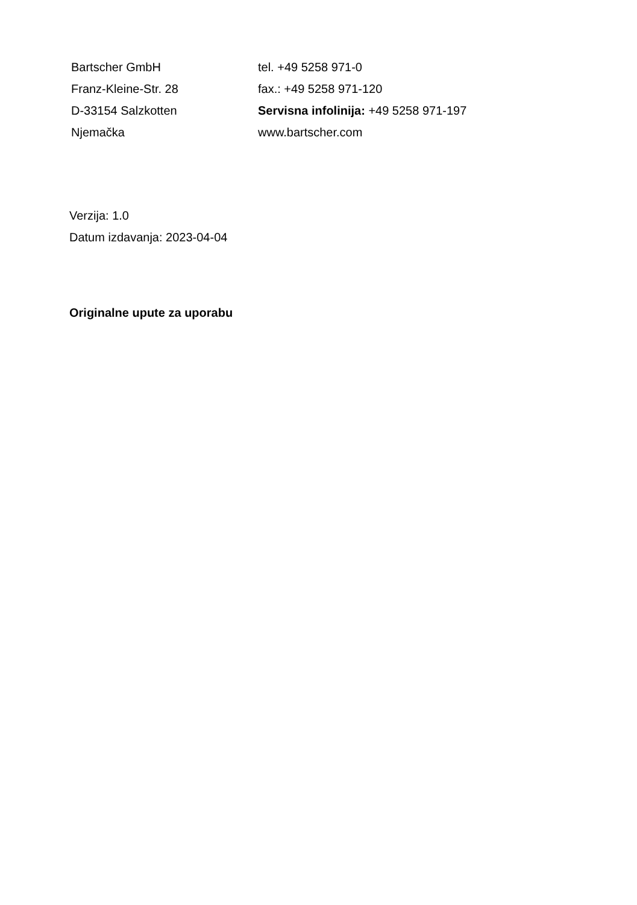Bartscher GmbH
Franz-Kleine-Str. 28
D-33154 Salzkotten
Njemačka
tel. +49 5258 971-0
fax.: +49 5258 971-120
Servisna infolinija: +49 5258 971-197
www.bartscher.com
Verzija: 1.0
Datum izdavanja: 2023-04-04
Originalne upute za uporabu